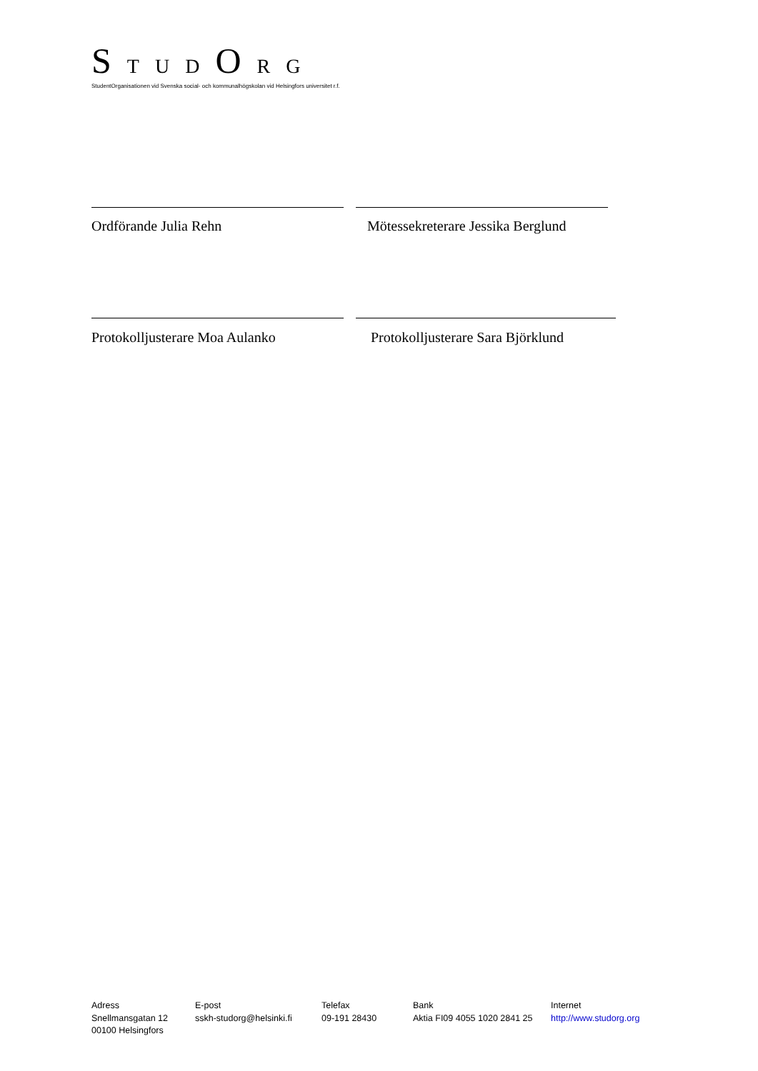S T U D O R G
StudentOrganisationen vid Svenska social- och kommunalhögskolan vid Helsingfors universitet r.f.
Ordförande Julia Rehn Mötessekreterare Jessika Berglund
Protokolljusterare Moa Aulanko Protokolljusterare Sara Björklund
Adress
Snellmansgatan 12
00100 Helsingfors
E-post
sskh-studorg@helsinki.fi
Telefax
09-191 28430
Bank
Aktia FI09 4055 1020 2841 25
Internet
http://www.studorg.org